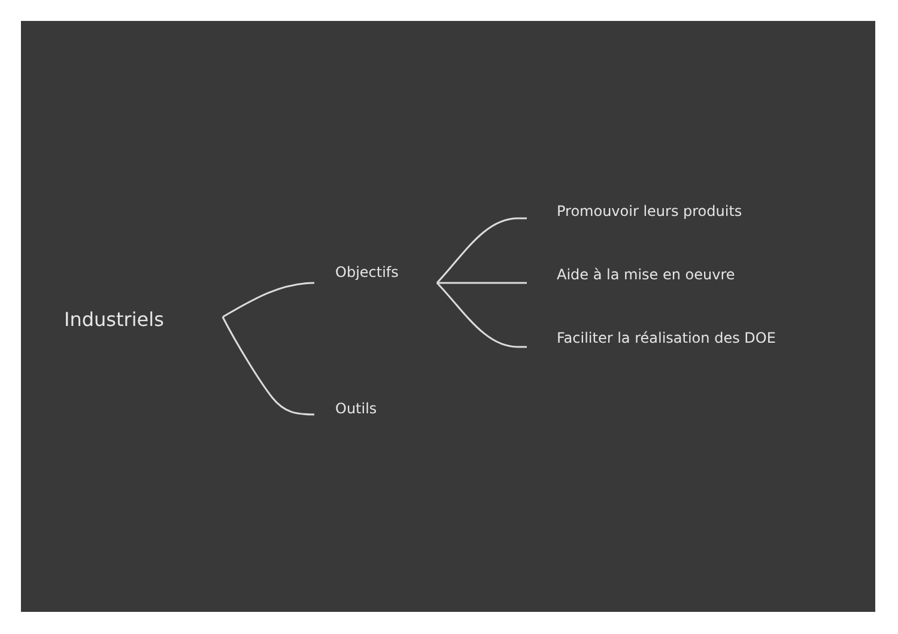Industriels
Objectifs
Outils
Promouvoir leurs produits
Aide à la mise en oeuvre
Faciliter la réalisation des DOE